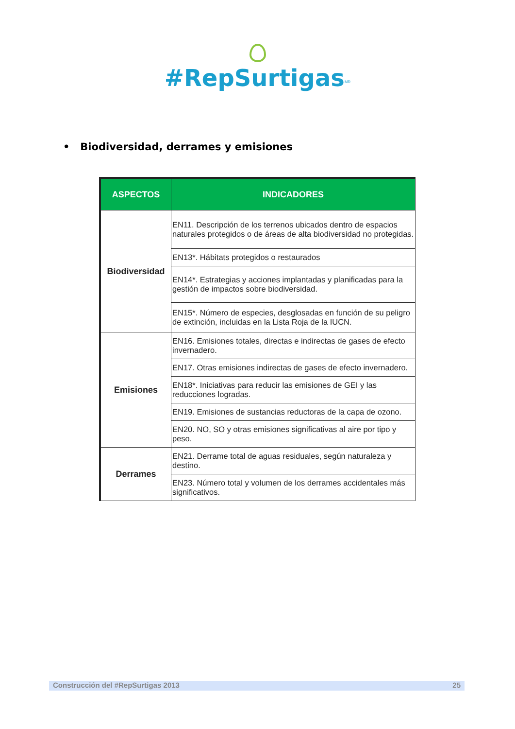#RepSurtigas<sup>MR</sup>
• Biodiversidad, derrames y emisiones
| ASPECTOS | INDICADORES |
| --- | --- |
| Biodiversidad | EN11. Descripción de los terrenos ubicados dentro de espacios naturales protegidos o de áreas de alta biodiversidad no protegidas. |
| | EN13*. Hábitats protegidos o restaurados |
| | EN14*. Estrategias y acciones implantadas y planificadas para la gestión de impactos sobre biodiversidad. |
| | EN15*. Número de especies, desglosadas en función de su peligro de extinción, incluidas en la Lista Roja de la IUCN. |
| Emisiones | EN16. Emisiones totales, directas e indirectas de gases de efecto invernadero. |
| | EN17. Otras emisiones indirectas de gases de efecto invernadero. |
| | EN18*. Iniciativas para reducir las emisiones de GEI y las reducciones logradas. |
| | EN19. Emisiones de sustancias reductoras de la capa de ozono. |
| | EN20. NO, SO y otras emisiones significativas al aire por tipo y peso. |
| Derrames | EN21. Derrame total de aguas residuales, según naturaleza y destino. |
| | EN23. Número total y volumen de los derrames accidentales más significativos. |
Construcción del #RepSurtigas 2013 25